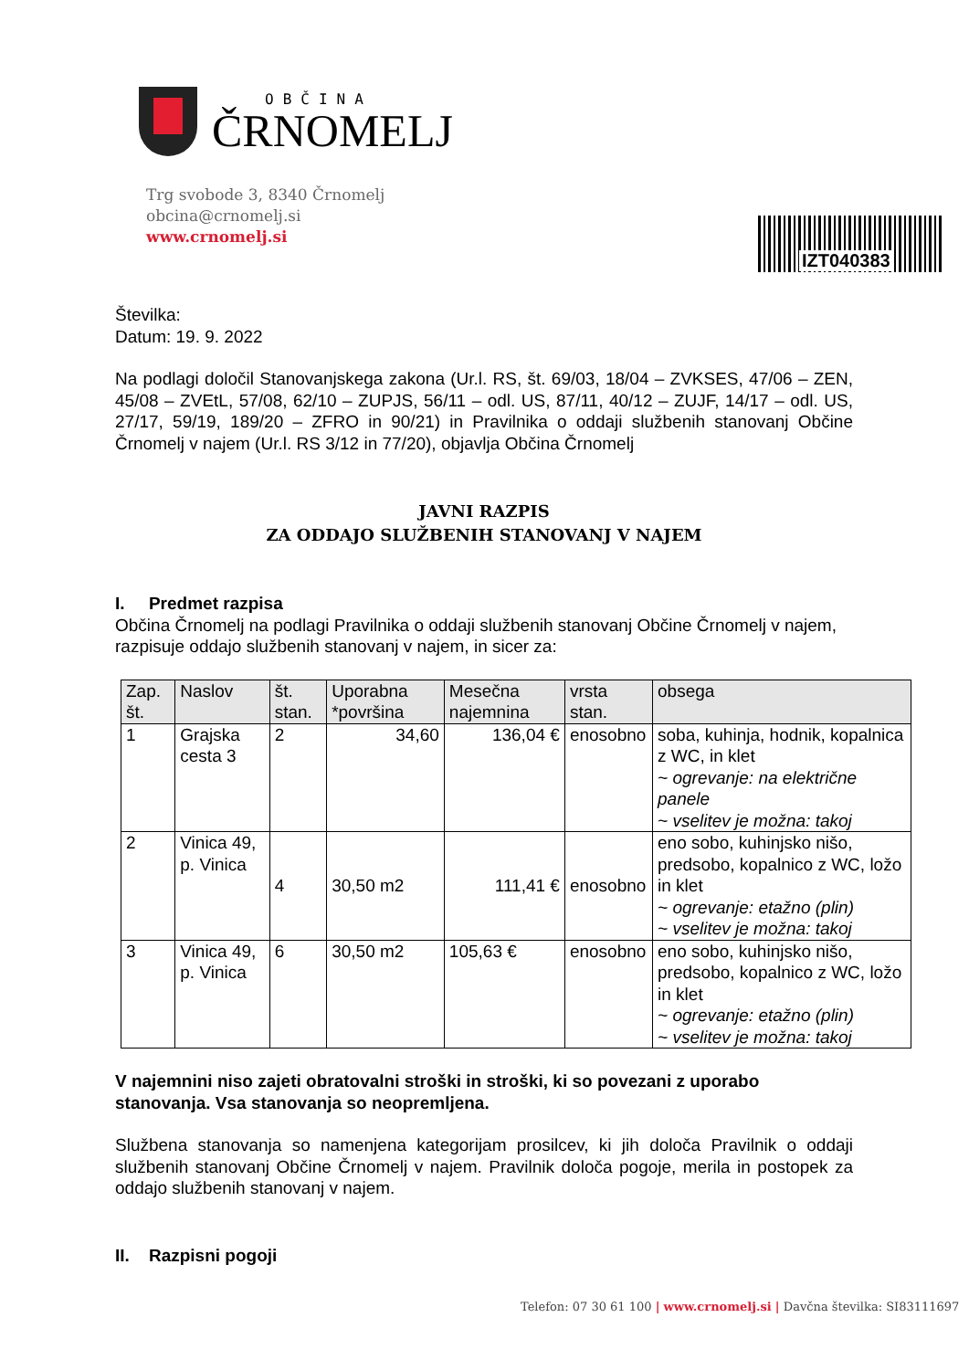OBČINA
ČRNOMELJ
Trg svobode 3, 8340 Črnomelj
obcina@crnomelj.si
www.crnomelj.si
IZT040383
Številka:
Datum: 19. 9. 2022
Na podlagi določil Stanovanjskega zakona (Ur.l. RS, št. 69/03, 18/04 – ZVKSES, 47/06 – ZEN, 45/08 – ZVEtL, 57/08, 62/10 – ZUPJS, 56/11 – odl. US, 87/11, 40/12 – ZUJF, 14/17 – odl. US, 27/17, 59/19, 189/20 – ZFRO in 90/21) in Pravilnika o oddaji službenih stanovanj Občine Črnomelj v najem (Ur.l. RS 3/12 in 77/20), objavlja Občina Črnomelj
JAVNI RAZPIS
ZA ODDAJO SLUŽBENIH STANOVANJ V NAJEM
I. Predmet razpisa
Občina Črnomelj na podlagi Pravilnika o oddaji službenih stanovanj Občine Črnomelj v najem, razpisuje oddajo službenih stanovanj v najem, in sicer za:
| Zap. št. | Naslov | št. stan. | Uporabna *površina | Mesečna najemnina | vrsta stan. | obsega |
| --- | --- | --- | --- | --- | --- | --- |
| 1 | Grajska cesta 3 | 2 | 34,60 | 136,04 € | enosobno | soba, kuhinja, hodnik, kopalnica z WC, in klet ~ ogrevanje: na električne panele ~ vselitev je možna: takoj |
| 2 | Vinica 49, p. Vinica | 4 | 30,50 m2 | 111,41 € | enosobno | eno sobo, kuhinjsko nišo, predsobo, kopalnico z WC, ložo in klet ~ ogrevanje: etažno (plin) ~ vselitev je možna: takoj |
| 3 | Vinica 49, p. Vinica | 6 | 30,50 m2 | 105,63 € | enosobno | eno sobo, kuhinjsko nišo, predsobo, kopalnico z WC, ložo in klet ~ ogrevanje: etažno (plin) ~ vselitev je možna: takoj |
V najemnini niso zajeti obratovalni stroški in stroški, ki so povezani z uporabo stanovanja. Vsa stanovanja so neopremljena.
Službena stanovanja so namenjena kategorijam prosilcev, ki jih določa Pravilnik o oddaji službenih stanovanj Občine Črnomelj v najem. Pravilnik določa pogoje, merila in postopek za oddajo službenih stanovanj v najem.
II. Razpisni pogoji
Telefon: 07 30 61 100 | www.crnomelj.si | Davčna številka: SI83111697